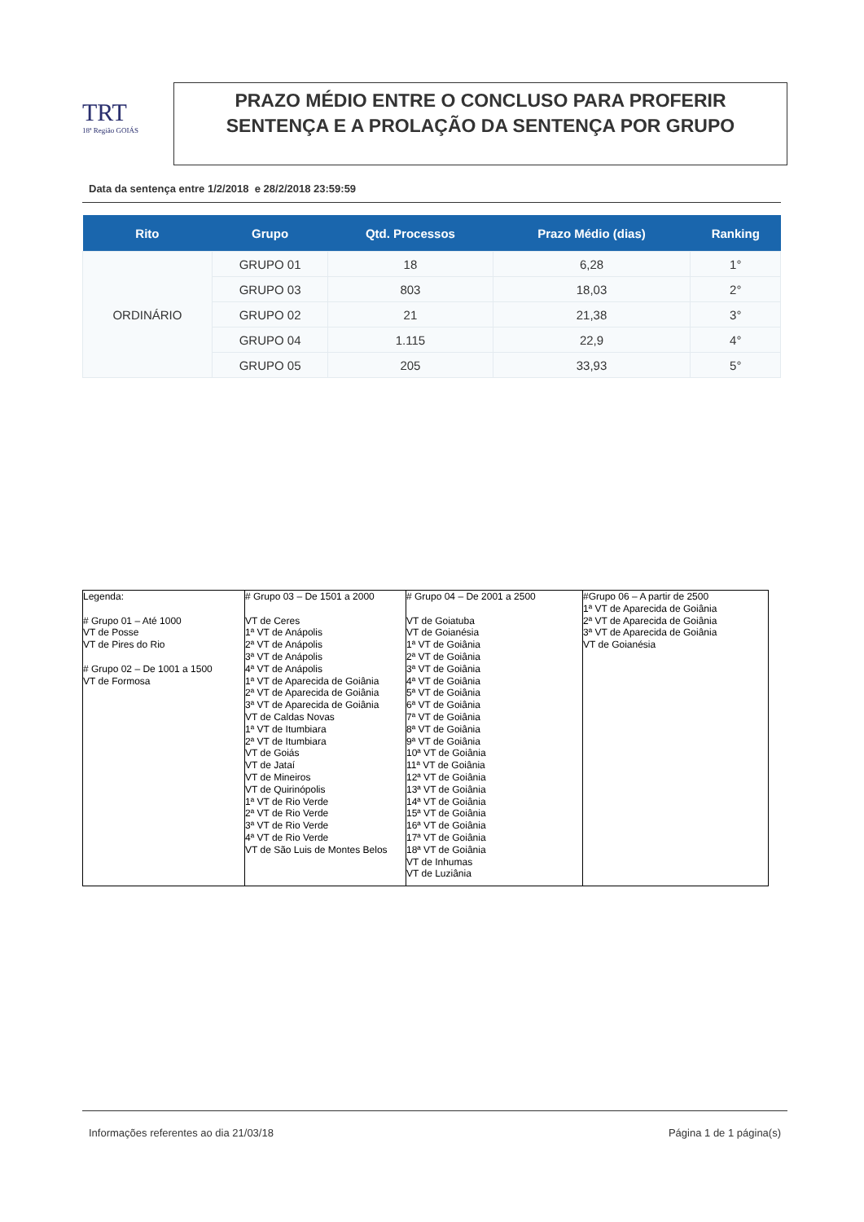TRT
18ª Região GOIÁS
PRAZO MÉDIO ENTRE O CONCLUSO PARA PROFERIR SENTENÇA E A PROLAÇÃO DA SENTENÇA POR GRUPO
Data da sentença entre 1/2/2018 e 28/2/2018 23:59:59
| Rito | Grupo | Qtd. Processos | Prazo Médio (dias) | Ranking |
| --- | --- | --- | --- | --- |
| ORDINÁRIO | GRUPO 01 | 18 | 6,28 | 1° |
| | GRUPO 03 | 803 | 18,03 | 2° |
| | GRUPO 02 | 21 | 21,38 | 3° |
| | GRUPO 04 | 1.115 | 22,9 | 4° |
| | GRUPO 05 | 205 | 33,93 | 5° |
| Legenda: # Grupo 01 – Até 1000 VT de Posse VT de Pires do Rio # Grupo 02 – De 1001 a 1500 VT de Formosa | # Grupo 03 – De 1501 a 2000 VT de Ceres 1ª VT de Anápolis 2ª VT de Anápolis 3ª VT de Anápolis 4ª VT de Anápolis 1ª VT de Aparecida de Goiânia 2ª VT de Aparecida de Goiânia 3ª VT de Aparecida de Goiânia VT de Caldas Novas 1ª VT de Itumbiara 2ª VT de Itumbiara VT de Goiás VT de Jataí VT de Mineiros VT de Quirinópolis 1ª VT de Rio Verde 2ª VT de Rio Verde 3ª VT de Rio Verde 4ª VT de Rio Verde VT de São Luis de Montes Belos | # Grupo 04 – De 2001 a 2500 VT de Goiatuba VT de Goianésia 1ª VT de Goiânia 2ª VT de Goiânia 3ª VT de Goiânia 4ª VT de Goiânia 5ª VT de Goiânia 6ª VT de Goiânia 7ª VT de Goiânia 8ª VT de Goiânia 9ª VT de Goiânia 10ª VT de Goiânia 11ª VT de Goiânia 12ª VT de Goiânia 13ª VT de Goiânia 14ª VT de Goiânia 15ª VT de Goiânia 16ª VT de Goiânia 17ª VT de Goiânia 18ª VT de Goiânia VT de Inhumas VT de Luziânia | #Grupo 06 – A partir de 2500 1ª VT de Aparecida de Goiânia 2ª VT de Aparecida de Goiânia 3ª VT de Aparecida de Goiânia VT de Goianésia |
Informações referentes ao dia 21/03/18
Página 1 de 1 página(s)